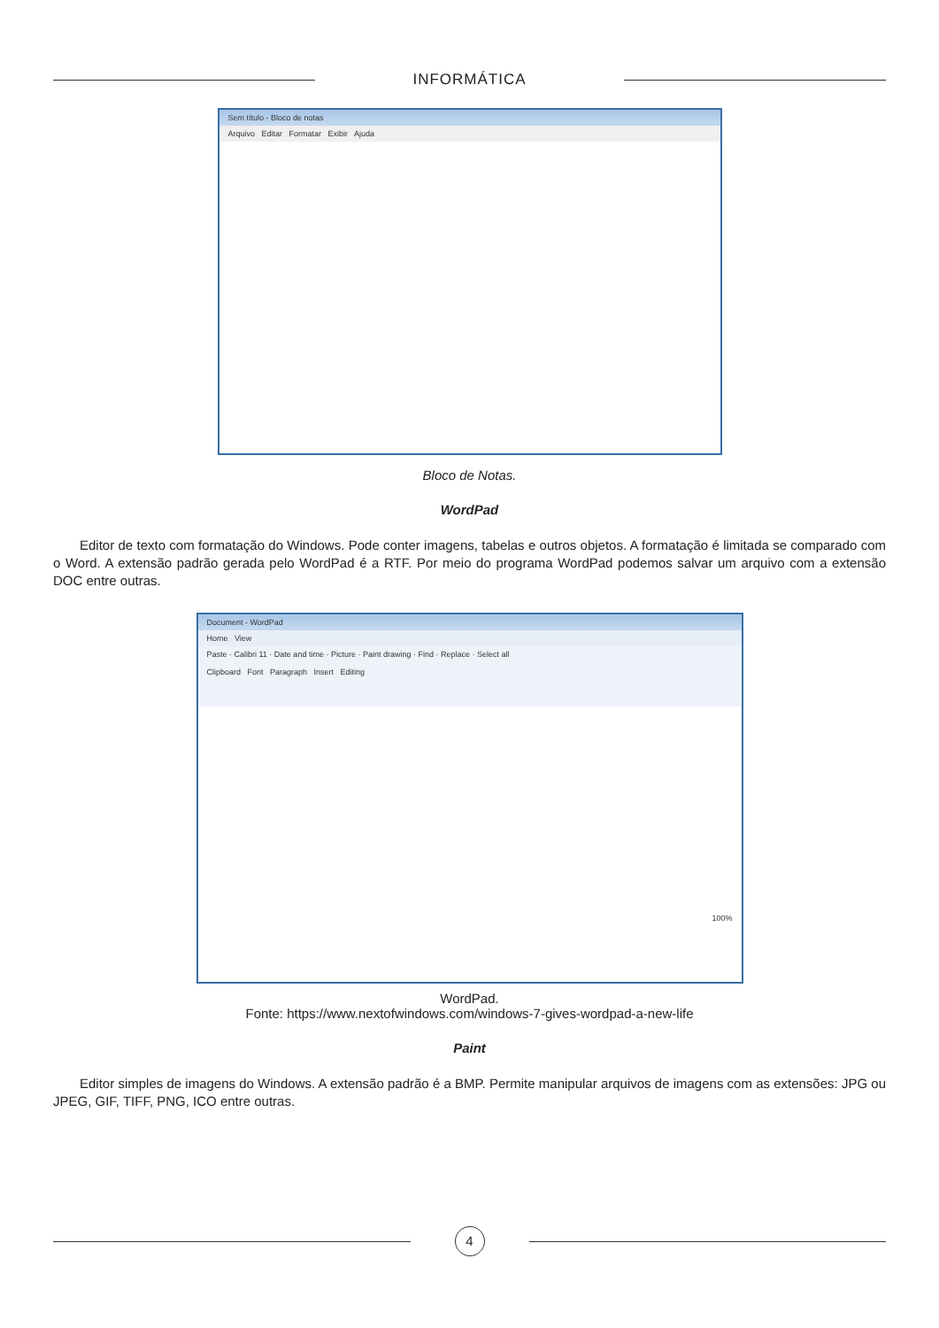INFORMÁTICA
Sem título - Bloco de notas
Arquivo Editar Formatar Exibir Ajuda
Bloco de Notas.
WordPad
Editor de texto com formatação do Windows. Pode conter imagens, tabelas e outros objetos. A formatação é limitada se comparado com o Word. A extensão padrão gerada pelo WordPad é a RTF. Por meio do programa WordPad podemos salvar um arquivo com a extensão DOC entre outras.
Document - WordPad
Home View
Paste · Calibri 11 · Date and time · Picture · Paint drawing · Find · Replace · Select all
Clipboard Font Paragraph Insert Editing
100%
WordPad.
Fonte: https://www.nextofwindows.com/windows-7-gives-wordpad-a-new-life
Paint
Editor simples de imagens do Windows. A extensão padrão é a BMP. Permite manipular arquivos de imagens com as extensões: JPG ou JPEG, GIF, TIFF, PNG, ICO entre outras.
4